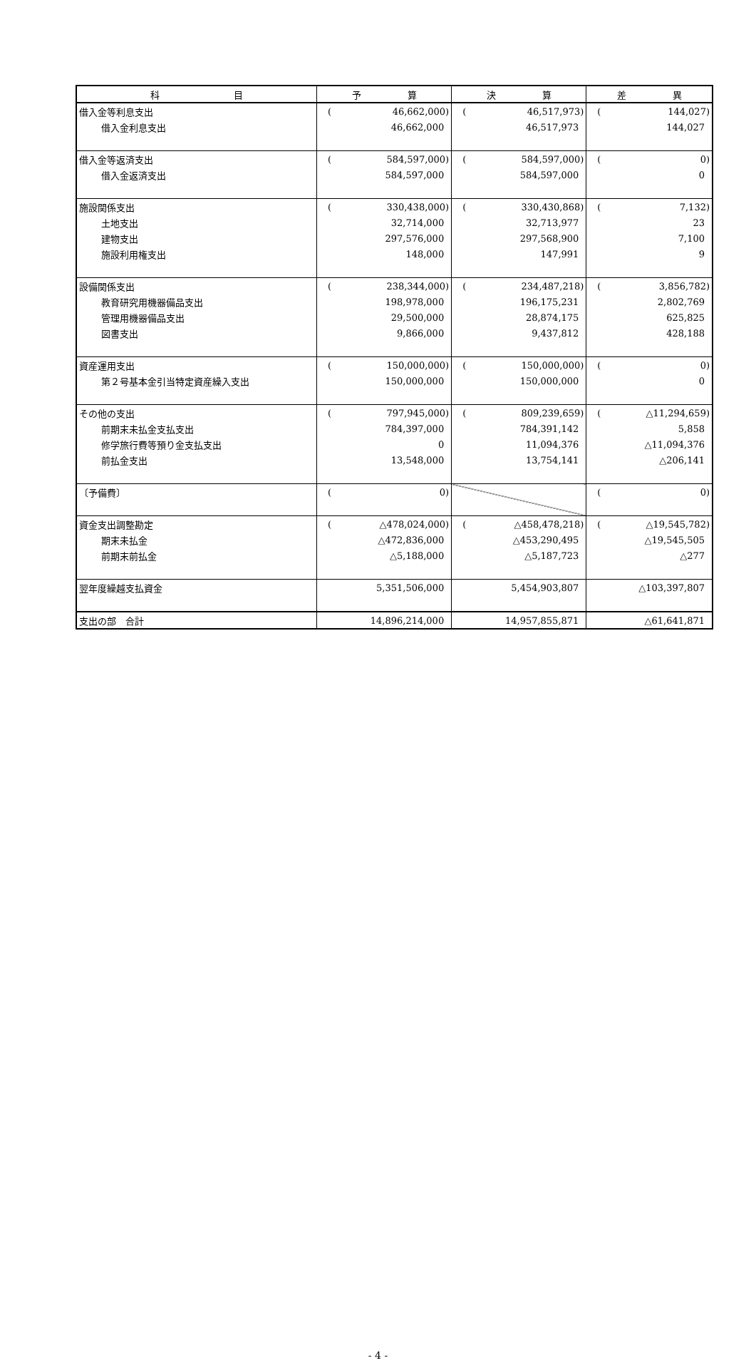| 科 目 | 予 算 | 決 算 | 差 異 |
| --- | --- | --- | --- |
| 借入金等利息支出 | ( 46,662,000) | ( 46,517,973) | ( 144,027) |
| 借入金利息支出 | 46,662,000 | 46,517,973 | 144,027 |
| 借入金等返済支出 | ( 584,597,000) | ( 584,597,000) | ( 0) |
| 借入金返済支出 | 584,597,000 | 584,597,000 | 0 |
| 施設関係支出 | ( 330,438,000) | ( 330,430,868) | ( 7,132) |
| 土地支出 | 32,714,000 | 32,713,977 | 23 |
| 建物支出 | 297,576,000 | 297,568,900 | 7,100 |
| 施設利用権支出 | 148,000 | 147,991 | 9 |
| 設備関係支出 | ( 238,344,000) | ( 234,487,218) | ( 3,856,782) |
| 教育研究用機器備品支出 | 198,978,000 | 196,175,231 | 2,802,769 |
| 管理用機器備品支出 | 29,500,000 | 28,874,175 | 625,825 |
| 図書支出 | 9,866,000 | 9,437,812 | 428,188 |
| 資産運用支出 | ( 150,000,000) | ( 150,000,000) | ( 0) |
| 第２号基本金引当特定資産繰入支出 | 150,000,000 | 150,000,000 | 0 |
| その他の支出 | ( 797,945,000) | ( 809,239,659) | ( △11,294,659) |
| 前期末未払金支払支出 | 784,397,000 | 784,391,142 | 5,858 |
| 修学旅行費等預り金支払支出 | 0 | 11,094,376 | △11,094,376 |
| 前払金支出 | 13,548,000 | 13,754,141 | △206,141 |
| 〔予備費〕 | ( 0) | | ( 0) |
| 資金支出調整勘定 | ( △478,024,000) | ( △458,478,218) | ( △19,545,782) |
| 期末未払金 | △472,836,000 | △453,290,495 | △19,545,505 |
| 前期末前払金 | △5,188,000 | △5,187,723 | △277 |
| 翌年度繰越支払資金 | 5,351,506,000 | 5,454,903,807 | △103,397,807 |
| 支出の部 合計 | 14,896,214,000 | 14,957,855,871 | △61,641,871 |
- 4 -